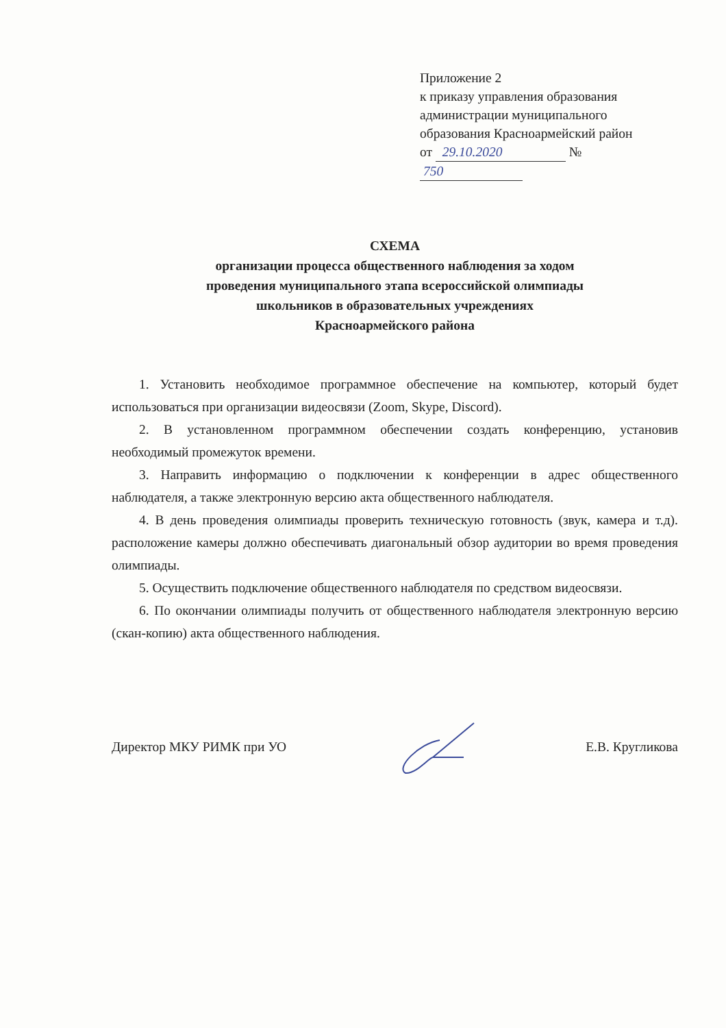Приложение 2
к приказу управления образования
администрации муниципального
образования Красноармейский район
от 29.10.2020 № 750
СХЕМА
организации процесса общественного наблюдения за ходом
проведения муниципального этапа всероссийской олимпиады
школьников в образовательных учреждениях
Красноармейского района
1. Установить необходимое программное обеспечение на компьютер, который будет использоваться при организации видеосвязи (Zoom, Skype, Discord).
2. В установленном программном обеспечении создать конференцию, установив необходимый промежуток времени.
3. Направить информацию о подключении к конференции в адрес общественного наблюдателя, а также электронную версию акта общественного наблюдателя.
4. В день проведения олимпиады проверить техническую готовность (звук, камера и т.д). расположение камеры должно обеспечивать диагональный обзор аудитории во время проведения олимпиады.
5. Осуществить подключение общественного наблюдателя по средством видеосвязи.
6. По окончании олимпиады получить от общественного наблюдателя электронную версию (скан-копию) акта общественного наблюдения.
Директор МКУ РИМК при УО Е.В. Кругликова